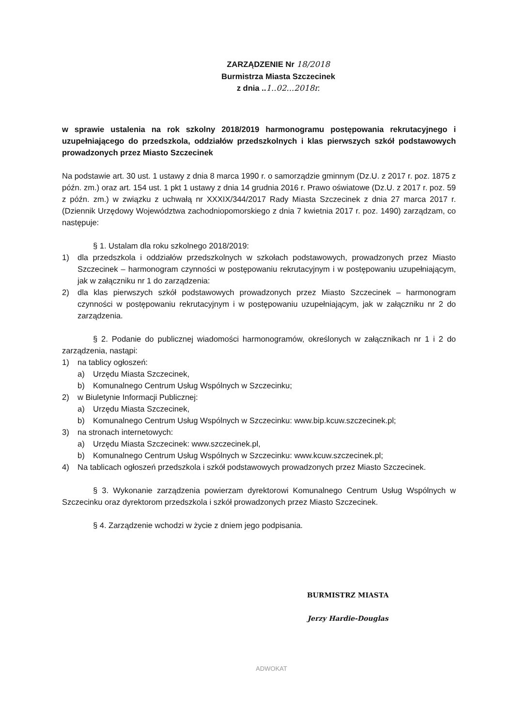ZARZĄDZENIE Nr 18/2018
Burmistrza Miasta Szczecinek
z dnia ..1..02...2018r.
w sprawie ustalenia na rok szkolny 2018/2019 harmonogramu postępowania rekrutacyjnego i uzupełniającego do przedszkola, oddziałów przedszkolnych i klas pierwszych szkół podstawowych prowadzonych przez Miasto Szczecinek
Na podstawie art. 30 ust. 1 ustawy z dnia 8 marca 1990 r. o samorządzie gminnym (Dz.U. z 2017 r. poz. 1875 z późn. zm.) oraz art. 154 ust. 1 pkt 1 ustawy z dnia 14 grudnia 2016 r. Prawo oświatowe (Dz.U. z 2017 r. poz. 59 z późn. zm.) w związku z uchwałą nr XXXIX/344/2017 Rady Miasta Szczecinek z dnia 27 marca 2017 r. (Dziennik Urzędowy Województwa zachodniopomorskiego z dnia 7 kwietnia 2017 r. poz. 1490) zarządzam, co następuje:
§ 1. Ustalam dla roku szkolnego 2018/2019:
1) dla przedszkola i oddziałów przedszkolnych w szkołach podstawowych, prowadzonych przez Miasto Szczecinek – harmonogram czynności w postępowaniu rekrutacyjnym i w postępowaniu uzupełniającym, jak w załączniku nr 1 do zarządzenia:
2) dla klas pierwszych szkół podstawowych prowadzonych przez Miasto Szczecinek – harmonogram czynności w postępowaniu rekrutacyjnym i w postępowaniu uzupełniającym, jak w załączniku nr 2 do zarządzenia.
§ 2. Podanie do publicznej wiadomości harmonogramów, określonych w załącznikach nr 1 i 2 do zarządzenia, nastąpi:
1) na tablicy ogłoszeń:
a) Urzędu Miasta Szczecinek,
b) Komunalnego Centrum Usług Wspólnych w Szczecinku;
2) w Biuletynie Informacji Publicznej:
a) Urzędu Miasta Szczecinek,
b) Komunalnego Centrum Usług Wspólnych w Szczecinku: www.bip.kcuw.szczecinek.pl;
3) na stronach internetowych:
a) Urzędu Miasta Szczecinek: www.szczecinek.pl,
b) Komunalnego Centrum Usług Wspólnych w Szczecinku: www.kcuw.szczecinek.pl;
4) Na tablicach ogłoszeń przedszkola i szkół podstawowych prowadzonych przez Miasto Szczecinek.
§ 3. Wykonanie zarządzenia powierzam dyrektorowi Komunalnego Centrum Usług Wspólnych w Szczecinku oraz dyrektorom przedszkola i szkół prowadzonych przez Miasto Szczecinek.
§ 4. Zarządzenie wchodzi w życie z dniem jego podpisania.
BURMISTRZ MIASTA
Jerzy Hardie-Douglas
ADWOKAT